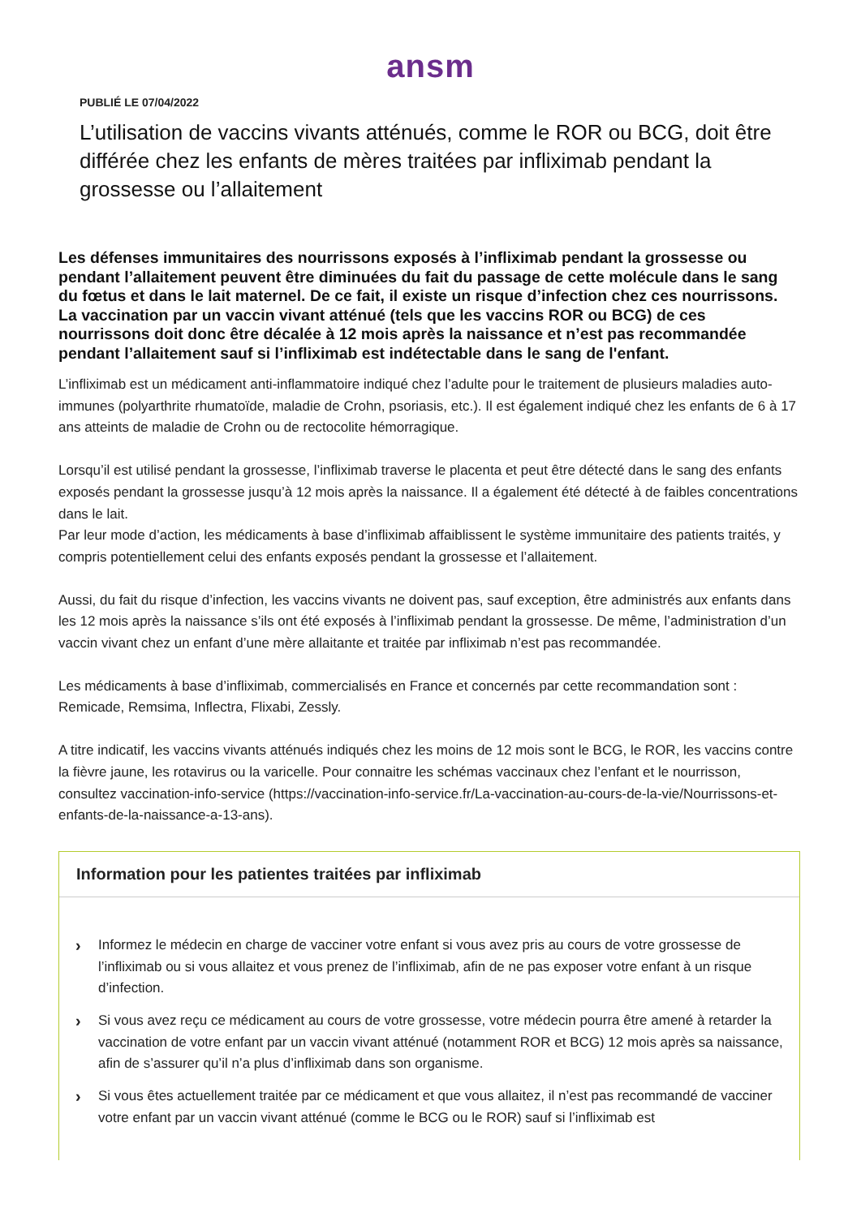ansm
PUBLIÉ LE 07/04/2022
L’utilisation de vaccins vivants atténués, comme le ROR ou BCG, doit être différée chez les enfants de mères traitées par infliximab pendant la grossesse ou l’allaitement
Les défenses immunitaires des nourrissons exposés à l’infliximab pendant la grossesse ou pendant l’allaitement peuvent être diminuées du fait du passage de cette molécule dans le sang du fœtus et dans le lait maternel. De ce fait, il existe un risque d’infection chez ces nourrissons. La vaccination par un vaccin vivant atténué (tels que les vaccins ROR ou BCG) de ces nourrissons doit donc être décalée à 12 mois après la naissance et n’est pas recommandée pendant l’allaitement sauf si l’infliximab est indétectable dans le sang de l'enfant.
L’infliximab est un médicament anti-inflammatoire indiqué chez l’adulte pour le traitement de plusieurs maladies auto-immunes (polyarthrite rhumatoïde, maladie de Crohn, psoriasis, etc.). Il est également indiqué chez les enfants de 6 à 17 ans atteints de maladie de Crohn ou de rectocolite hémorragique.
Lorsqu’il est utilisé pendant la grossesse, l’infliximab traverse le placenta et peut être détecté dans le sang des enfants exposés pendant la grossesse jusqu’à 12 mois après la naissance. Il a également été détecté à de faibles concentrations dans le lait.
Par leur mode d’action, les médicaments à base d’infliximab affaiblissent le système immunitaire des patients traités, y compris potentiellement celui des enfants exposés pendant la grossesse et l’allaitement.
Aussi, du fait du risque d’infection, les vaccins vivants ne doivent pas, sauf exception, être administrés aux enfants dans les 12 mois après la naissance s’ils ont été exposés à l’infliximab pendant la grossesse. De même, l’administration d’un vaccin vivant chez un enfant d’une mère allaitante et traitée par infliximab n’est pas recommandée.
Les médicaments à base d’infliximab, commercialisés en France et concernés par cette recommandation sont : Remicade, Remsima, Inflectra, Flixabi, Zessly.
A titre indicatif, les vaccins vivants atténués indiqués chez les moins de 12 mois sont le BCG, le ROR, les vaccins contre la fièvre jaune, les rotavirus ou la varicelle. Pour connaitre les schémas vaccinaux chez l’enfant et le nourrisson, consultez vaccination-info-service (https://vaccination-info-service.fr/La-vaccination-au-cours-de-la-vie/Nourrissons-et-enfants-de-la-naissance-a-13-ans).
Information pour les patientes traitées par infliximab
› Informez le médecin en charge de vacciner votre enfant si vous avez pris au cours de votre grossesse de l’infliximab ou si vous allaitez et vous prenez de l’infliximab, afin de ne pas exposer votre enfant à un risque d’infection.
› Si vous avez reçu ce médicament au cours de votre grossesse, votre médecin pourra être amené à retarder la vaccination de votre enfant par un vaccin vivant atténué (notamment ROR et BCG) 12 mois après sa naissance, afin de s’assurer qu’il n’a plus d’infliximab dans son organisme.
› Si vous êtes actuellement traitée par ce médicament et que vous allaitez, il n’est pas recommandé de vacciner votre enfant par un vaccin vivant atténué (comme le BCG ou le ROR) sauf si l’infliximab est